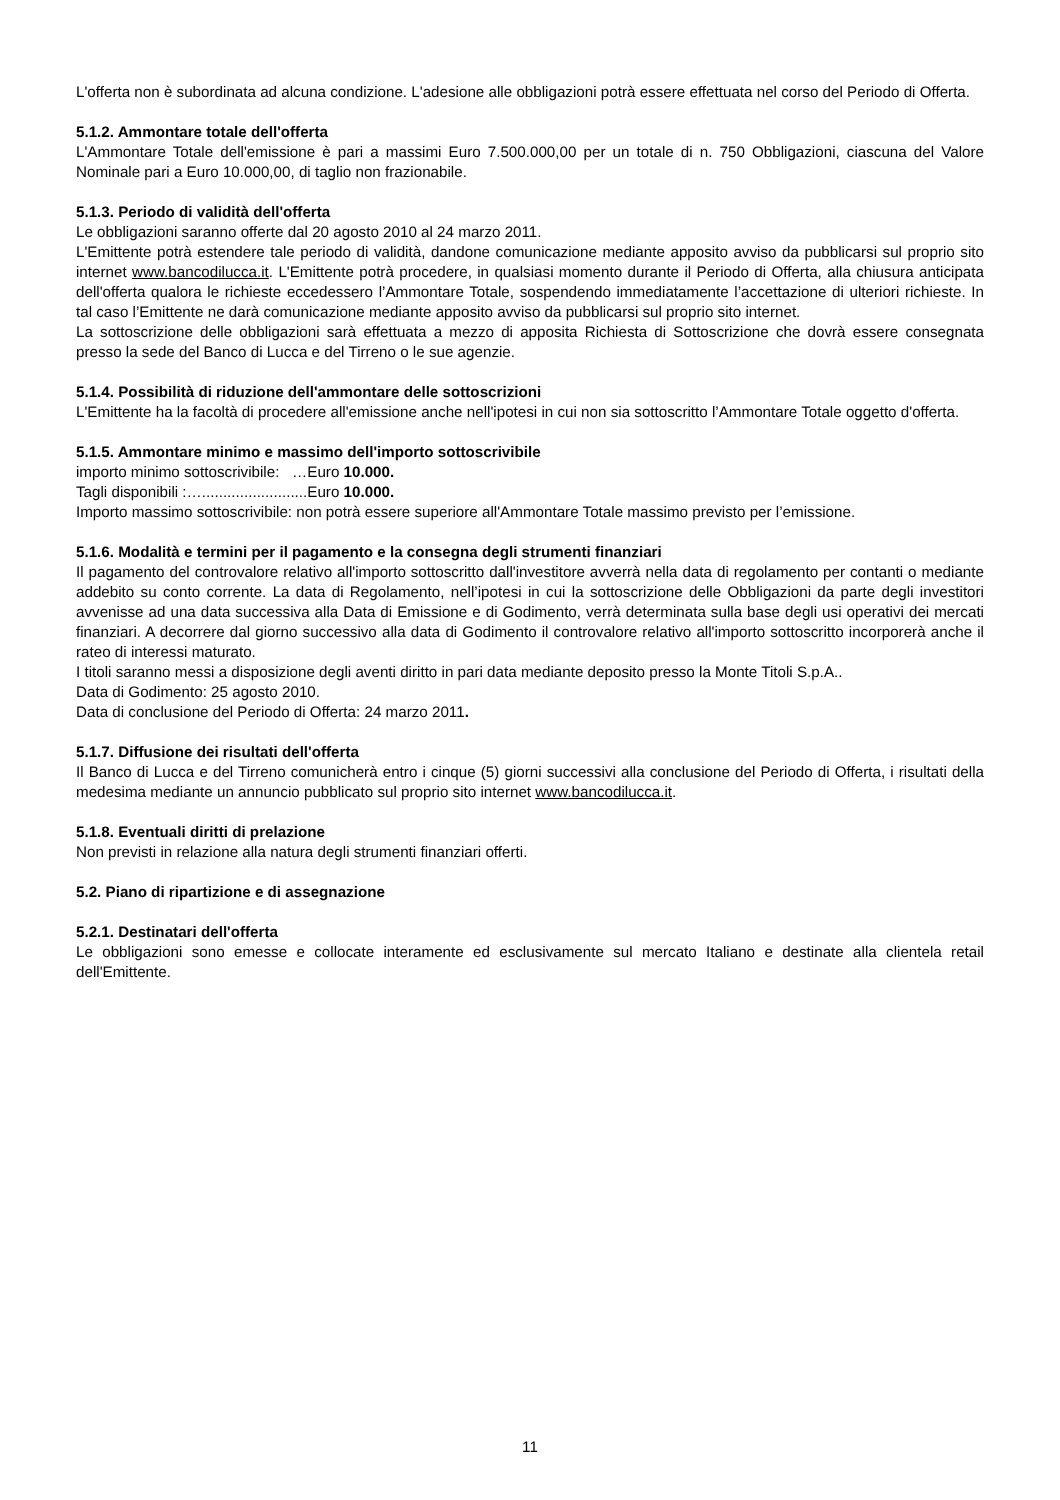L'offerta non è subordinata ad alcuna condizione. L'adesione alle obbligazioni potrà essere effettuata nel corso del Periodo di Offerta.
5.1.2. Ammontare totale dell'offerta
L'Ammontare Totale dell'emissione è pari a massimi Euro 7.500.000,00 per un totale di n. 750 Obbligazioni, ciascuna del Valore Nominale pari a Euro 10.000,00, di taglio non frazionabile.
5.1.3. Periodo di validità dell'offerta
Le obbligazioni saranno offerte dal 20 agosto 2010 al 24 marzo 2011.
L'Emittente potrà estendere tale periodo di validità, dandone comunicazione mediante apposito avviso da pubblicarsi sul proprio sito internet www.bancodilucca.it. L'Emittente potrà procedere, in qualsiasi momento durante il Periodo di Offerta, alla chiusura anticipata dell'offerta qualora le richieste eccedessero l’Ammontare Totale, sospendendo immediatamente l’accettazione di ulteriori richieste. In tal caso l’Emittente ne darà comunicazione mediante apposito avviso da pubblicarsi sul proprio sito internet.
La sottoscrizione delle obbligazioni sarà effettuata a mezzo di apposita Richiesta di Sottoscrizione che dovrà essere consegnata presso la sede del Banco di Lucca e del Tirreno o le sue agenzie.
5.1.4. Possibilità di riduzione dell'ammontare delle sottoscrizioni
L'Emittente ha la facoltà di procedere all'emissione anche nell'ipotesi in cui non sia sottoscritto l’Ammontare Totale oggetto d'offerta.
5.1.5. Ammontare minimo e massimo dell'importo sottoscrivibile
importo minimo sottoscrivibile: …Euro 10.000.
Tagli disponibili :….........................Euro 10.000.
Importo massimo sottoscrivibile: non potrà essere superiore all'Ammontare Totale massimo previsto per l’emissione.
5.1.6. Modalità e termini per il pagamento e la consegna degli strumenti finanziari
Il pagamento del controvalore relativo all'importo sottoscritto dall'investitore avverrà nella data di regolamento per contanti o mediante addebito su conto corrente. La data di Regolamento, nell’ipotesi in cui la sottoscrizione delle Obbligazioni da parte degli investitori avvenisse ad una data successiva alla Data di Emissione e di Godimento, verrà determinata sulla base degli usi operativi dei mercati finanziari. A decorrere dal giorno successivo alla data di Godimento il controvalore relativo all'importo sottoscritto incorporerà anche il rateo di interessi maturato.
I titoli saranno messi a disposizione degli aventi diritto in pari data mediante deposito presso la Monte Titoli S.p.A..
Data di Godimento: 25 agosto 2010.
Data di conclusione del Periodo di Offerta: 24 marzo 2011.
5.1.7. Diffusione dei risultati dell'offerta
Il Banco di Lucca e del Tirreno comunicherà entro i cinque (5) giorni successivi alla conclusione del Periodo di Offerta, i risultati della medesima mediante un annuncio pubblicato sul proprio sito internet www.bancodilucca.it.
5.1.8. Eventuali diritti di prelazione
Non previsti in relazione alla natura degli strumenti finanziari offerti.
5.2. Piano di ripartizione e di assegnazione
5.2.1. Destinatari dell'offerta
Le obbligazioni sono emesse e collocate interamente ed esclusivamente sul mercato Italiano e destinate alla clientela retail dell'Emittente.
11